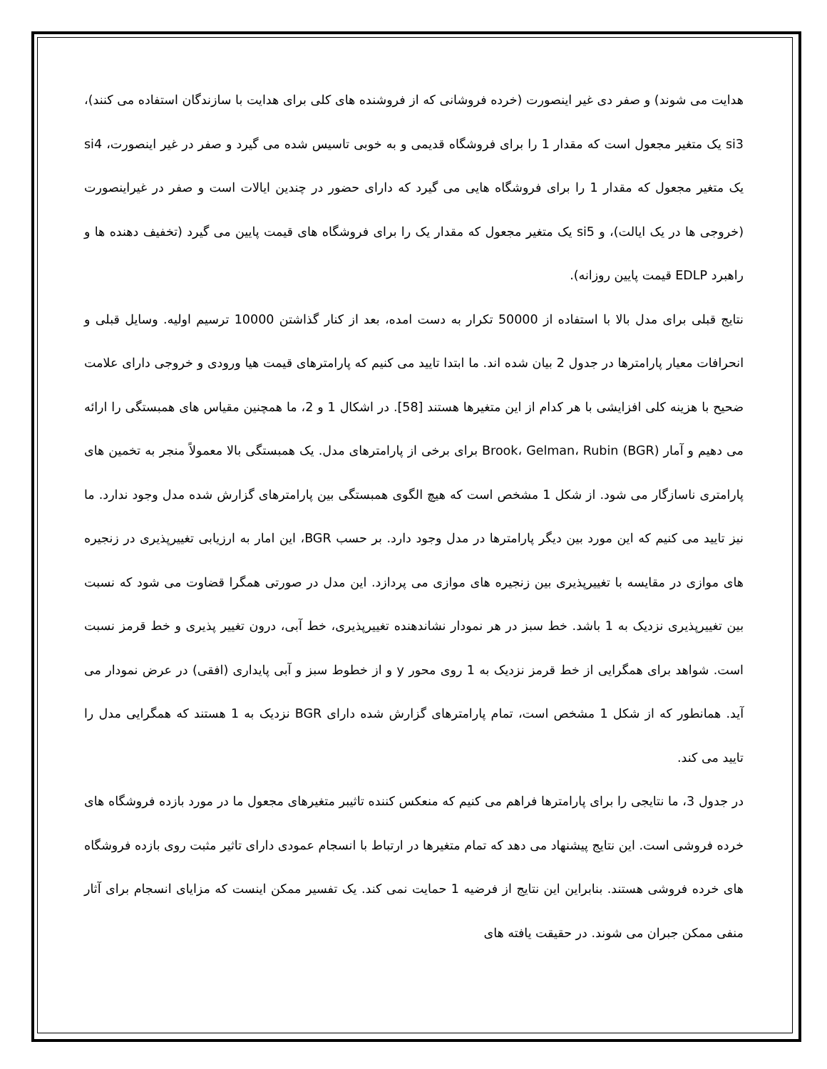هدایت می شوند) و صفر دی غیر اینصورت (خرده فروشانی که از فروشنده های کلی برای هدایت با سازندگان استفاده می کنند)، si3 یک متغیر مجعول است که مقدار 1 را برای فروشگاه قدیمی و به خوبی تاسیس شده می گیرد و صفر در غیر اینصورت، si4 یک متغیر مجعول که مقدار 1 را برای فروشگاه هایی می گیرد که دارای حضور در چندین ایالات است و صفر در غیراینصورت (خروجی ها در یک ایالت)، و si5 یک متغیر مجعول که مقدار یک را برای فروشگاه های قیمت پایین می گیرد (تخفیف دهنده ها و راهبرد EDLP قیمت پایین روزانه).
نتایج قبلی برای مدل بالا با استفاده از 50000 تکرار به دست امده، بعد از کنار گذاشتن 10000 ترسیم اولیه. وسایل قبلی و انحرافات معیار پارامترها در جدول 2 بیان شده اند. ما ابتدا تایید می کنیم که پارامترهای قیمت هیا ورودی و خروجی دارای علامت ضحیح با هزینه کلی افزایشی با هر کدام از این متغیرها هستند [58]. در اشکال 1 و 2، ما همچنین مقیاس های همبستگی را ارائه می دهیم و آمار Brook، Gelman، Rubin (BGR) برای برخی از پارامترهای مدل. یک همبستگی بالا معمولاً منجر به تخمین های پارامتری ناسازگار می شود. از شکل 1 مشخص است که هیچ الگوی همبستگی بین پارامترهای گزارش شده مدل وجود ندارد. ما نیز تایید می کنیم که این مورد بین دیگر پارامترها در مدل وجود دارد. بر حسب BGR، این امار به ارزیابی تغییرپذیری در زنجیره های موازی در مقایسه با تغییرپذیری بین زنجیره های موازی می پردازد. این مدل در صورتی همگرا قضاوت می شود که نسبت بین تغییرپذیری نزدیک به 1 باشد. خط سبز در هر نمودار نشاندهنده تغییرپذیری، خط آبی، درون تغییر پذیری و خط قرمز نسبت است. شواهد برای همگرایی از خط قرمز نزدیک به 1 روی محور y و از خطوط سبز و آبی پایداری (افقی) در عرض نمودار می آید. همانطور که از شکل 1 مشخص است، تمام پارامترهای گزارش شده دارای BGR نزدیک به 1 هستند که همگرایی مدل را تایید می کند.
در جدول 3، ما نتایجی را برای پارامترها فراهم می کنیم که منعکس کننده تاثیبر متغیرهای مجعول ما در مورد بازده فروشگاه های خرده فروشی است. این نتایج پیشنهاد می دهد که تمام متغیرها در ارتباط با انسجام عمودی دارای تاثیر مثبت روی بازده فروشگاه های خرده فروشی هستند. بنابراین این نتایج از فرضیه 1 حمایت نمی کند. یک تفسیر ممکن اینست که مزایای انسجام برای آثار منفی ممکن جبران می شوند. در حقیقت یافته های